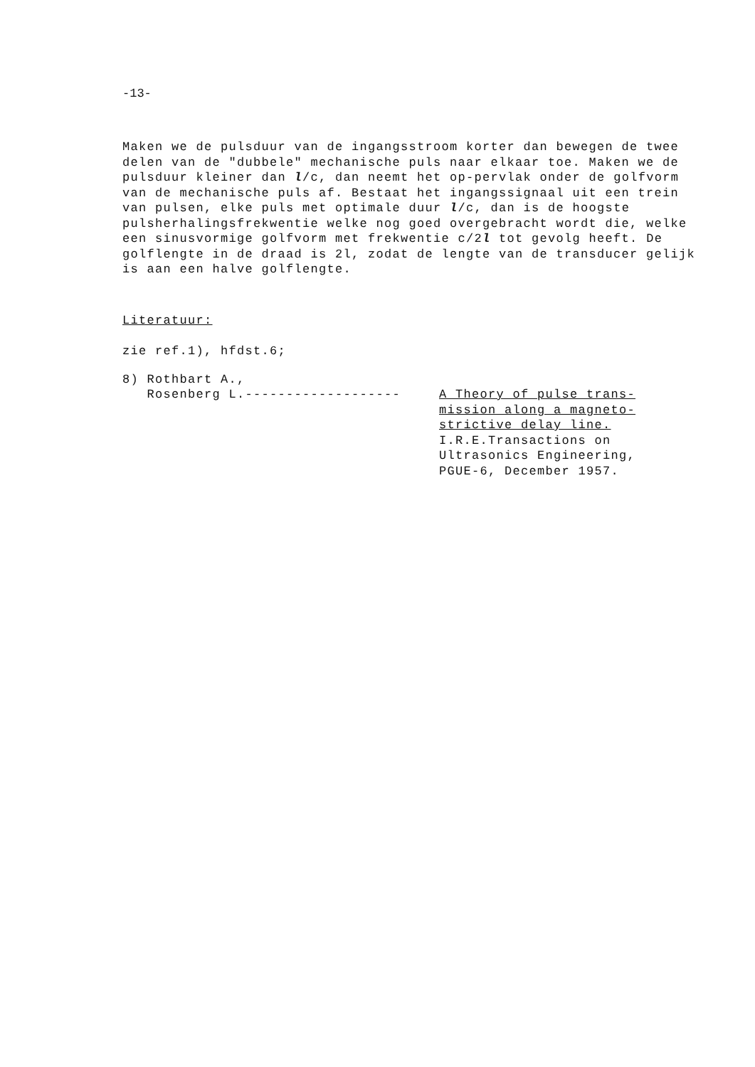-13-
Maken we de pulsduur van de ingangsstroom korter dan bewegen de twee delen van de "dubbele" mechanische puls naar elkaar toe. Maken we de pulsduur kleiner dan l/c, dan neemt het op-pervlak onder de golfvorm van de mechanische puls af. Bestaat het ingangssignaal uit een trein van pulsen, elke puls met optimale duur l/c, dan is de hoogste pulsherhalingsfrekwentie welke nog goed overgebracht wordt die, welke een sinusvormige golfvorm met frekwentie c/2l tot gevolg heeft. De golflengte in de draad is 2l, zodat de lengte van de transducer gelijk is aan een halve golflengte.
Literatuur:
zie ref.1), hfdst.6;
8) Rothbart A.,
Rosenberg L.-------------------
A Theory of pulse trans-
mission along a magneto-
strictive delay line.
I.R.E.Transactions on
Ultrasonics Engineering,
PGUE-6, December 1957.